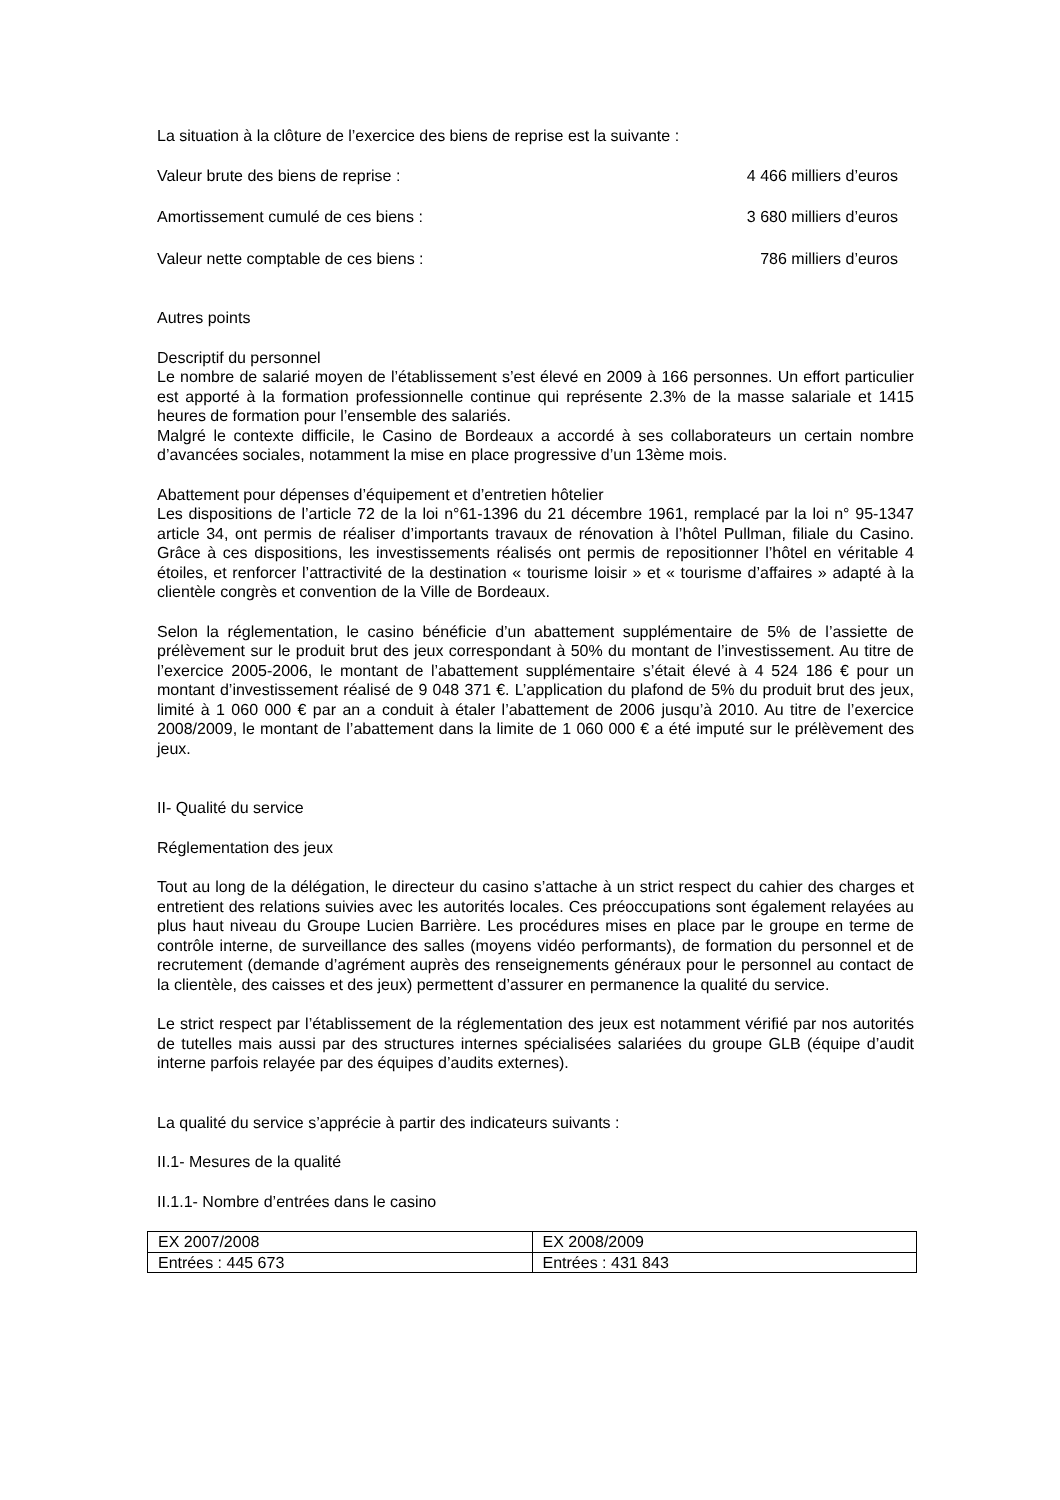La situation à la clôture de l’exercice des biens de reprise est la suivante :
Valeur brute des biens de reprise : 4 466 milliers d’euros
Amortissement cumulé de ces biens : 3 680 milliers d’euros
Valeur nette comptable de ces biens : 786 milliers d’euros
Autres points
Descriptif du personnel
Le nombre de salarié moyen de l’établissement s’est élevé en 2009 à 166 personnes. Un effort particulier est apporté à la formation professionnelle continue qui représente 2.3% de la masse salariale et 1415 heures de formation pour l’ensemble des salariés.
Malgré le contexte difficile, le Casino de Bordeaux a accordé à ses collaborateurs un certain nombre d’avancées sociales, notamment la mise en place progressive d’un 13ème mois.
Abattement pour dépenses d’équipement et d’entretien hôtelier
Les dispositions de l’article 72 de la loi n°61-1396 du 21 décembre 1961, remplacé par la loi n° 95-1347 article 34, ont permis de réaliser d’importants travaux de rénovation à l’hôtel Pullman, filiale du Casino. Grâce à ces dispositions, les investissements réalisés ont permis de repositionner l’hôtel en véritable 4 étoiles, et renforcer l’attractivité de la destination « tourisme loisir » et « tourisme d’affaires » adapté à la clientèle congrès et convention de la Ville de Bordeaux.
Selon la réglementation, le casino bénéficie d’un abattement supplémentaire de 5% de l’assiette de prélèvement sur le produit brut des jeux correspondant à 50% du montant de l’investissement. Au titre de l’exercice 2005-2006, le montant de l’abattement supplémentaire s’était élevé à 4 524 186 € pour un montant d’investissement réalisé de 9 048 371 €. L’application du plafond de 5% du produit brut des jeux, limité à 1 060 000 € par an a conduit à étaler l’abattement de 2006 jusqu’à 2010. Au titre de l’exercice 2008/2009, le montant de l’abattement dans la limite de 1 060 000 € a été imputé sur le prélèvement des jeux.
II- Qualité du service
Réglementation des jeux
Tout au long de la délégation, le directeur du casino s’attache à un strict respect du cahier des charges et entretient des relations suivies avec les autorités locales. Ces préoccupations sont également relayées au plus haut niveau du Groupe Lucien Barrière. Les procédures mises en place par le groupe en terme de contrôle interne, de surveillance des salles (moyens vidéo performants), de formation du personnel et de recrutement (demande d’agrément auprès des renseignements généraux pour le personnel au contact de la clientèle, des caisses et des jeux) permettent d’assurer en permanence la qualité du service.
Le strict respect par l’établissement de la réglementation des jeux est notamment vérifié par nos autorités de tutelles mais aussi par des structures internes spécialisées salariées du groupe GLB (équipe d’audit interne parfois relayée par des équipes d’audits externes).
La qualité du service s’apprécie à partir des indicateurs suivants :
II.1- Mesures de la qualité
II.1.1- Nombre d’entrées dans le casino
| EX 2007/2008 | EX 2008/2009 |
| Entrées : 445 673 | Entrées : 431 843 |